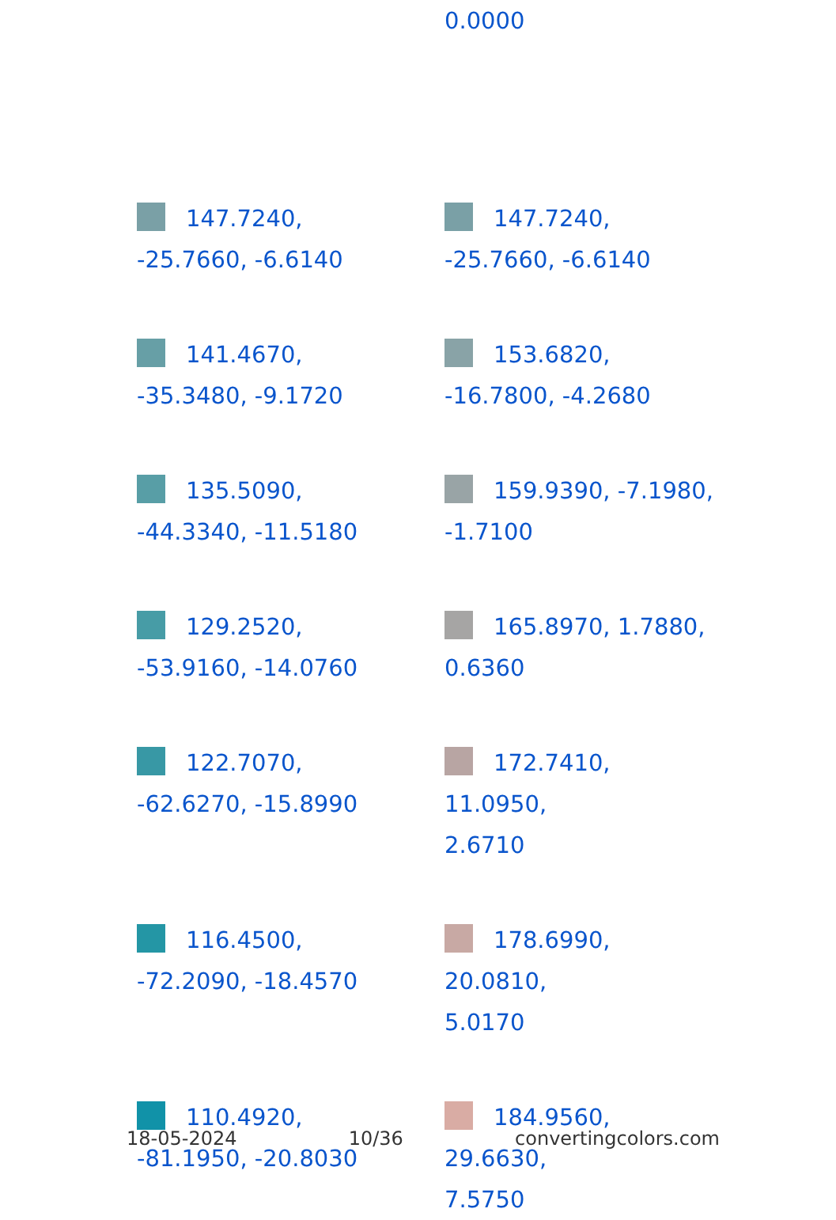0.0000
147.7240,
-25.7660, -6.6140
147.7240,
-25.7660, -6.6140
141.4670,
-35.3480, -9.1720
153.6820,
-16.7800, -4.2680
135.5090,
-44.3340, -11.5180
159.9390, -7.1980,
-1.7100
129.2520,
-53.9160, -14.0760
165.8970, 1.7880,
0.6360
122.7070,
-62.6270, -15.8990
172.7410, 11.0950,
2.6710
116.4500,
-72.2090, -18.4570
178.6990, 20.0810,
5.0170
110.4920,
-81.1950, -20.8030
184.9560, 29.6630,
7.5750
18-05-2024 10/36 convertingcolors.com